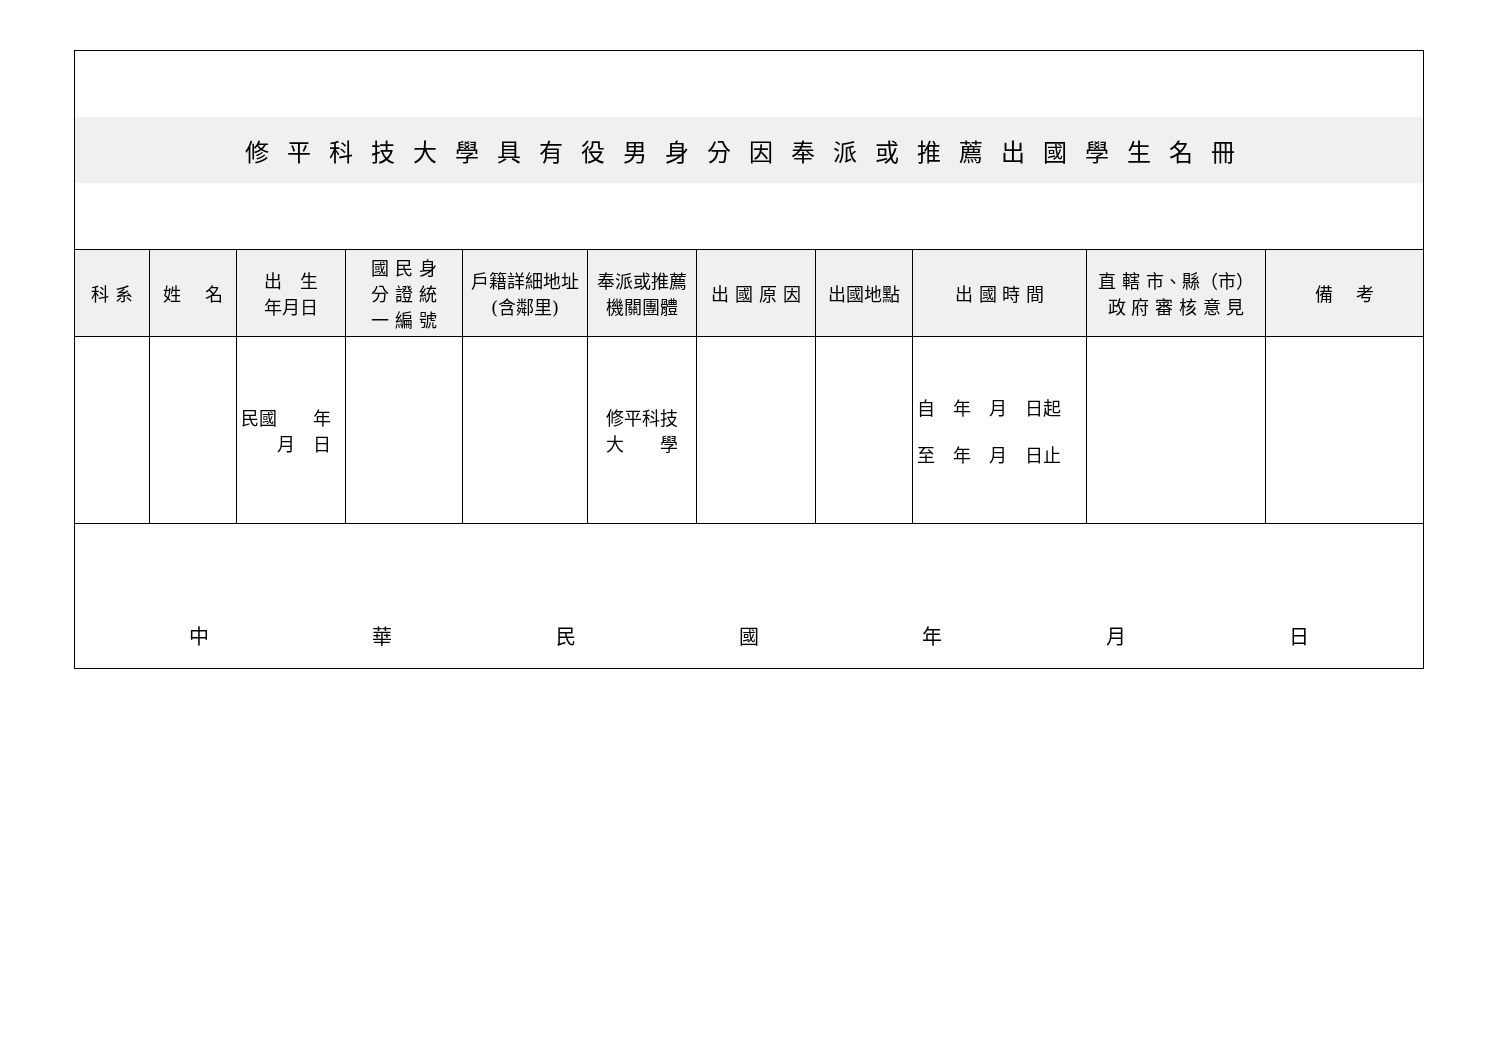| 修平科技大學具有役男身分因奉派或推薦出國學生名冊 | | | | | | | | | | |
| 科 系 | 姓 名 | 出 生 年月日 | 國 民 身 分 證 統 一 編 號 | 戶籍詳細地址(含鄰里) | 奉派或推薦機關團體 | 出 國 原 因 | 出國地點 | 出 國 時 間 | 直 轄 市、縣（市） 政 府 審 核 意 見 | 備 考 |
| | | 民國 年 月 日 | | | 修平科技 大 學 | | | 自 年 月 日起 至 年 月 日止 | | |
| 中 華 民 國 年 月 日 | | | | | | | | | | |